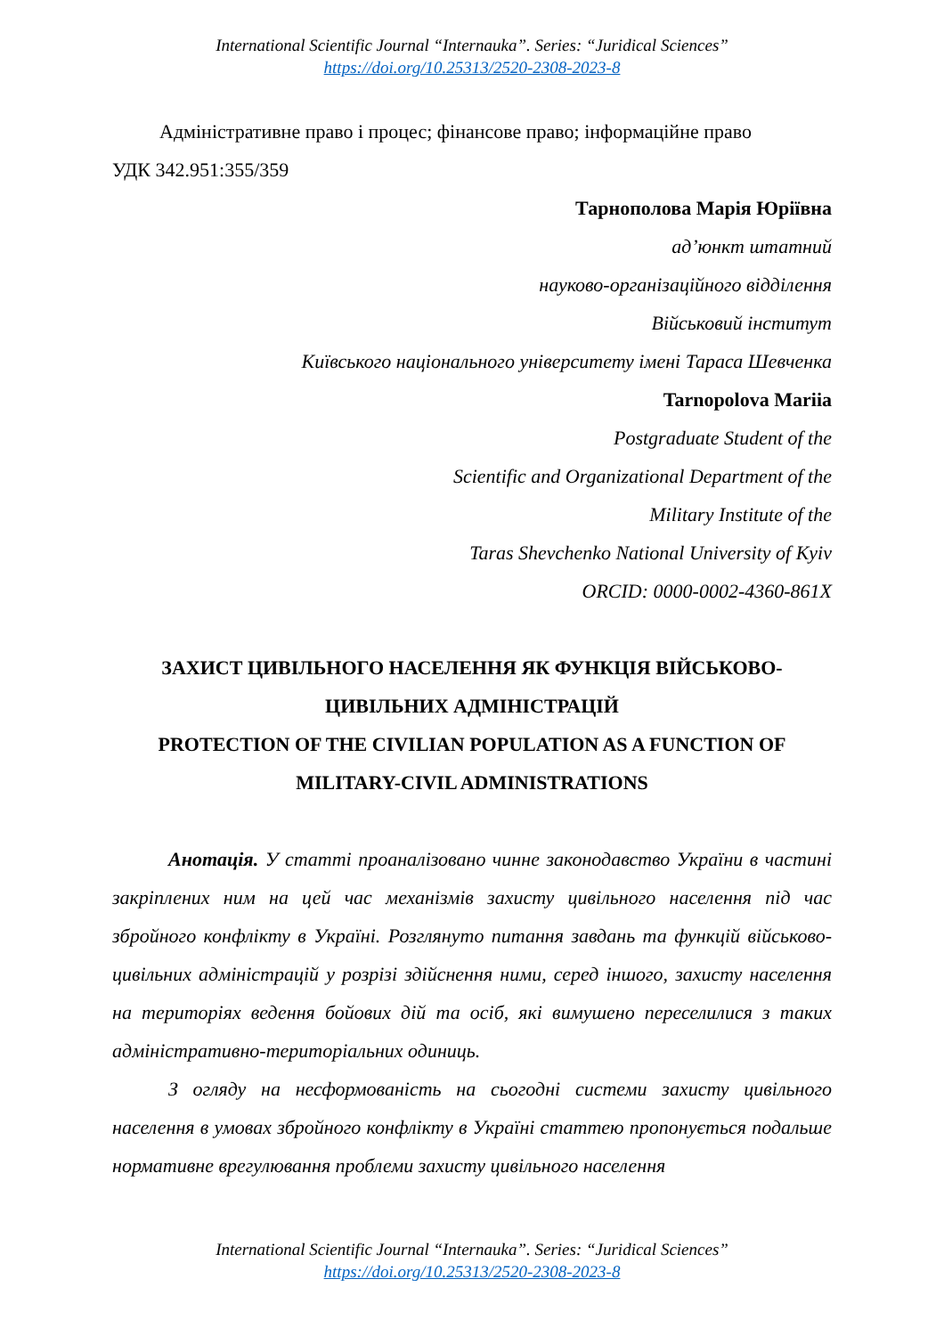International Scientific Journal “Internauka”. Series: “Juridical Sciences”
https://doi.org/10.25313/2520-2308-2023-8
Адміністративне право і процес; фінансове право; інформаційне право
УДК 342.951:355/359
Тарнополова Марія Юріївна
ад’юнкт штатний
науково-організаційного відділення
Військовий інститут
Київського національного університету імені Тараса Шевченка
Tarnopolova Mariia
Postgraduate Student of the
Scientific and Organizational Department of the
Military Institute of the
Taras Shevchenko National University of Kyiv
ORCID: 0000-0002-4360-861X
ЗАХИСТ ЦИВІЛЬНОГО НАСЕЛЕННЯ ЯК ФУНКЦІЯ ВІЙСЬКОВО-ЦИВІЛЬНИХ АДМІНІСТРАЦІЙ
PROTECTION OF THE CIVILIAN POPULATION AS A FUNCTION OF MILITARY-CIVIL ADMINISTRATIONS
Анотація. У статті проаналізовано чинне законодавство України в частині закріплених ним на цей час механізмів захисту цивільного населення під час збройного конфлікту в Україні. Розглянуто питання завдань та функцій військово-цивільних адміністрацій у розрізі здійснення ними, серед іншого, захисту населення на територіях ведення бойових дій та осіб, які вимушено переселилися з таких адміністративно-територіальних одиниць.
З огляду на несформованість на сьогодні системи захисту цивільного населення в умовах збройного конфлікту в Україні статтею пропонується подальше нормативне врегулювання проблеми захисту цивільного населення
International Scientific Journal “Internauka”. Series: “Juridical Sciences”
https://doi.org/10.25313/2520-2308-2023-8